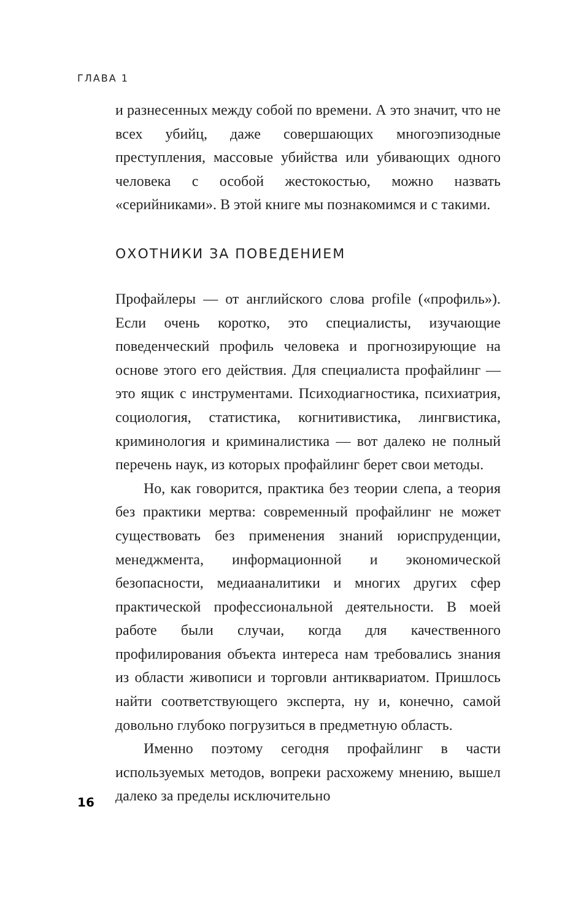ГЛАВА 1
и разнесенных между собой по времени. А это значит, что не всех убийц, даже совершающих многоэпизодные преступления, массовые убийства или убивающих одного человека с особой жестокостью, можно назвать «серийниками». В этой книге мы познакомимся и с такими.
ОХОТНИКИ ЗА ПОВЕДЕНИЕМ
Профайлеры — от английского слова profile («профиль»). Если очень коротко, это специалисты, изучающие поведенческий профиль человека и прогнозирующие на основе этого его действия. Для специалиста профайлинг — это ящик с инструментами. Психодиагностика, психиатрия, социология, статистика, когнитивистика, лингвистика, криминология и криминалистика — вот далеко не полный перечень наук, из которых профайлинг берет свои методы.
Но, как говорится, практика без теории слепа, а теория без практики мертва: современный профайлинг не может существовать без применения знаний юриспруденции, менеджмента, информационной и экономической безопасности, медиааналитики и многих других сфер практической профессиональной деятельности. В моей работе были случаи, когда для качественного профилирования объекта интереса нам требовались знания из области живописи и торговли антиквариатом. Пришлось найти соответствующего эксперта, ну и, конечно, самой довольно глубоко погрузиться в предметную область.
Именно поэтому сегодня профайлинг в части используемых методов, вопреки расхожему мнению, вышел далеко за пределы исключительно
16